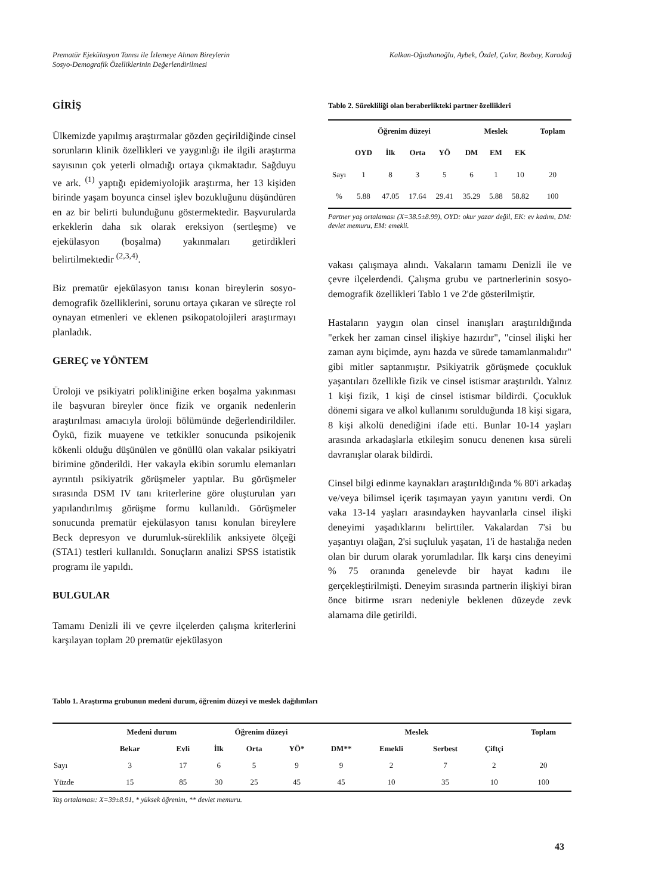Prematür Ejekülasyon Tanısı ile İzlemeye Alınan Bireylerin
Sosyo-Demografik Özelliklerinin Değerlendirilmesi
Kalkan-Oğuzhanoğlu, Aybek, Özdel, Çakır, Bozbay, Karadağ
GİRİŞ
Ülkemizde yapılmış araştırmalar gözden geçirildiğinde cinsel sorunların klinik özellikleri ve yaygınlığı ile ilgili araştırma sayısının çok yeterli olmadığı ortaya çıkmaktadır. Sağduyu ve ark. <sup>(1)</sup> yaptığı epidemiyolojik araştırma, her 13 kişiden birinde yaşam boyunca cinsel işlev bozukluğunu düşündüren en az bir belirti bulunduğunu göstermektedir. Başvurularda erkeklerin daha sık olarak ereksiyon (sertleşme) ve ejekülasyon (boşalma) yakınmaları getirdikleri belirtilmektedir <sup>(2,3,4)</sup>.
Biz prematür ejekülasyon tanısı konan bireylerin sosyo-demografik özelliklerini, sorunu ortaya çıkaran ve süreçte rol oynayan etmenleri ve eklenen psikopatolojileri araştırmayı planladık.
GEREÇ ve YÖNTEM
Üroloji ve psikiyatri polikliniğine erken boşalma yakınması ile başvuran bireyler önce fizik ve organik nedenlerin araştırılması amacıyla üroloji bölümünde değerlendirildiler. Öykü, fizik muayene ve tetkikler sonucunda psikojenik kökenli olduğu düşünülen ve gönüllü olan vakalar psikiyatri birimine gönderildi. Her vakayla ekibin sorumlu elemanları ayrıntılı psikiyatrik görüşmeler yaptılar. Bu görüşmeler sırasında DSM IV tanı kriterlerine göre oluşturulan yarı yapılandırılmış görüşme formu kullanıldı. Görüşmeler sonucunda prematür ejekülasyon tanısı konulan bireylere Beck depresyon ve durumluk-süreklilik anksiyete ölçeği (STA1) testleri kullanıldı. Sonuçların analizi SPSS istatistik programı ile yapıldı.
BULGULAR
Tamamı Denizli ili ve çevre ilçelerden çalışma kriterlerini karşılayan toplam 20 prematür ejekülasyon
Tablo 2. Sürekliliği olan beraberlikteki partner özellikleri
| | Öğrenim düzeyi | | | | Meslek | | | Toplam |
| --- | --- | --- | --- | --- | --- | --- | --- | --- |
| | OYD | İlk | Orta | YÖ | DM | EM | EK | |
| Sayı | 1 | 8 | 3 | 5 | 6 | 1 | 10 | 20 |
| % | 5.88 | 47.05 | 17.64 | 29.41 | 35.29 | 5.88 | 58.82 | 100 |
Partner yaş ortalaması (X=38.5±8.99), OYD: okur yazar değil, EK: ev kadını, DM: devlet memuru, EM: emekli.
vakası çalışmaya alındı. Vakaların tamamı Denizli ile ve çevre ilçelerdendi. Çalışma grubu ve partnerlerinin sosyo-demografik özellikleri Tablo 1 ve 2'de gösterilmiştir.
Hastaların yaygın olan cinsel inanışları araştırıldığında "erkek her zaman cinsel ilişkiye hazırdır", "cinsel ilişki her zaman aynı biçimde, aynı hazda ve sürede tamamlanmalıdır" gibi mitler saptanmıştır. Psikiyatrik görüşmede çocukluk yaşantıları özellikle fizik ve cinsel istismar araştırıldı. Yalnız 1 kişi fizik, 1 kişi de cinsel istismar bildirdi. Çocukluk dönemi sigara ve alkol kullanımı sorulduğunda 18 kişi sigara, 8 kişi alkolü denediğini ifade etti. Bunlar 10-14 yaşları arasında arkadaşlarla etkileşim sonucu denenen kısa süreli davranışlar olarak bildirdi.
Cinsel bilgi edinme kaynakları araştırıldığında % 80'i arkadaş ve/veya bilimsel içerik taşımayan yayın yanıtını verdi. On vaka 13-14 yaşları arasındayken hayvanlarla cinsel ilişki deneyimi yaşadıklarını belirttiler. Vakalardan 7'si bu yaşantıyı olağan, 2'si suçluluk yaşatan, 1'i de hastalığa neden olan bir durum olarak yorumladılar. İlk karşı cins deneyimi % 75 oranında genelevde bir hayat kadını ile gerçekleştirilmişti. Deneyim sırasında partnerin ilişkiyi biran önce bitirme ısrarı nedeniyle beklenen düzeyde zevk alamama dile getirildi.
Tablo 1. Araştırma grubunun medeni durum, öğrenim düzeyi ve meslek dağılımları
| | Medeni durum | | Öğrenim düzeyi | | | Meslek | | | | Toplam |
| --- | --- | --- | --- | --- | --- | --- | --- | --- | --- | --- |
| | Bekar | Evli | İlk | Orta | YÖ* | DM** | Emekli | Serbest | Çiftçi | |
| Sayı | 3 | 17 | 6 | 5 | 9 | 9 | 2 | 7 | 2 | 20 |
| Yüzde | 15 | 85 | 30 | 25 | 45 | 45 | 10 | 35 | 10 | 100 |
Yaş ortalaması: X=39±8.91, * yüksek öğrenim, ** devlet memuru.
43